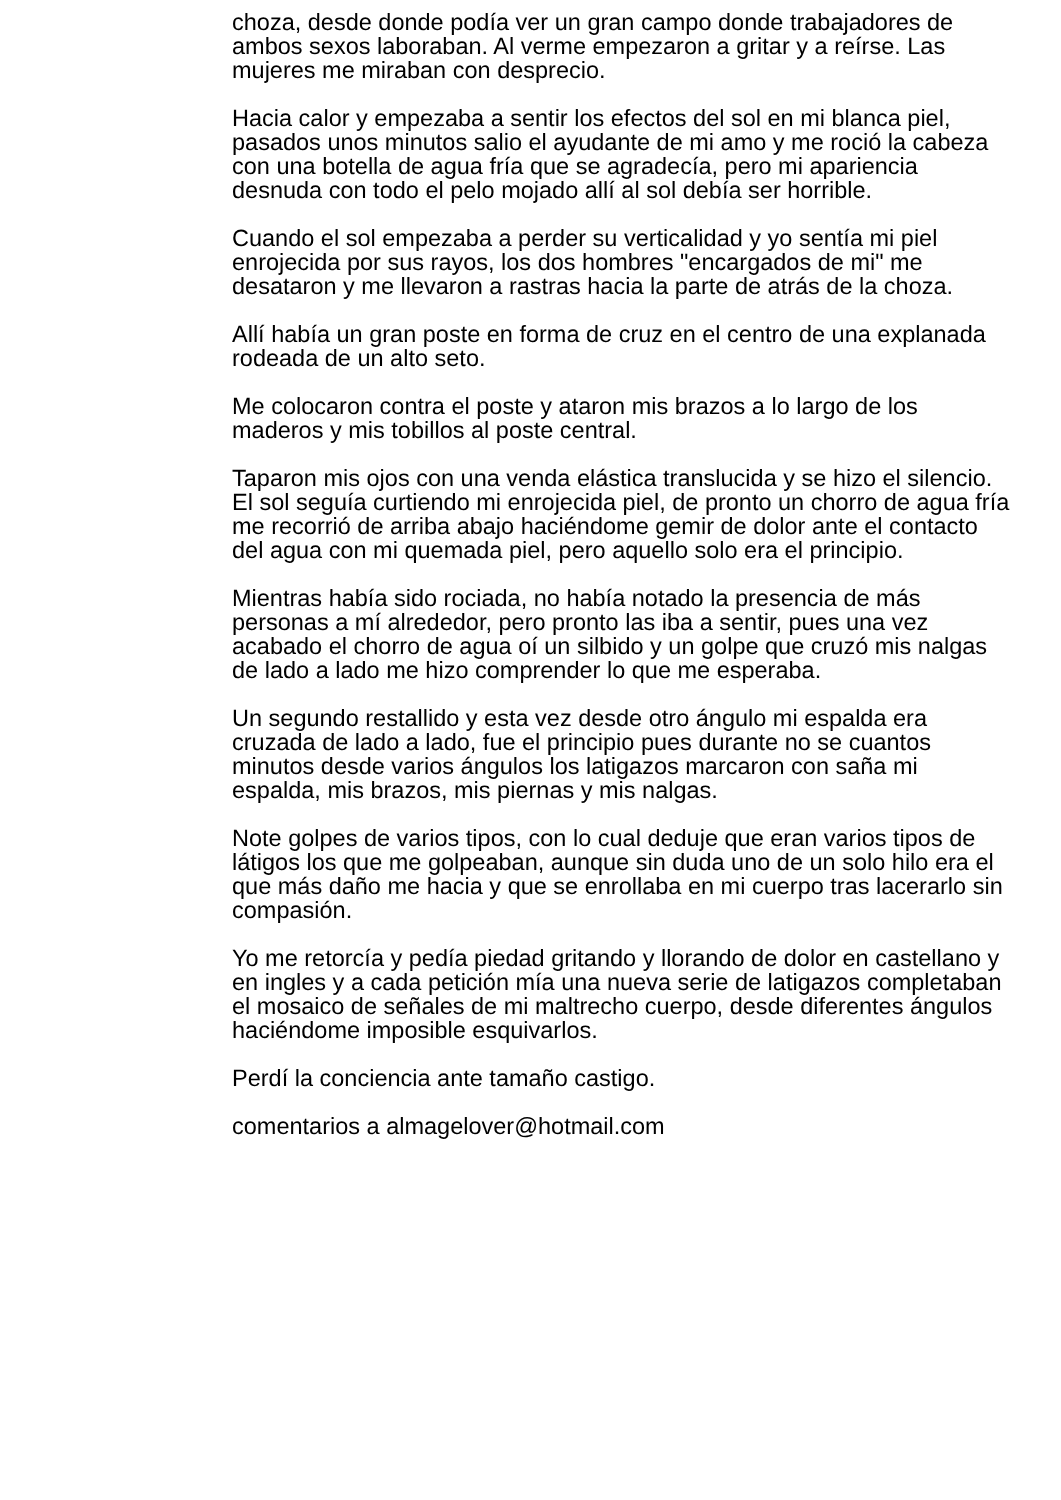choza, desde donde podía ver un gran campo donde trabajadores de ambos sexos laboraban. Al verme empezaron a gritar y a reírse. Las mujeres me miraban con desprecio.
Hacia calor y empezaba a sentir los efectos del sol en mi blanca piel, pasados unos minutos salio el ayudante de mi amo y me roció la cabeza con una botella de agua fría que se agradecía, pero mi apariencia desnuda con todo el pelo mojado allí al sol debía ser horrible.
Cuando el sol empezaba a perder su verticalidad y yo sentía mi piel enrojecida por sus rayos, los dos hombres "encargados de mi" me desataron y me llevaron a rastras hacia la parte de atrás de la choza.
Allí había un gran poste en forma de cruz en el centro de una explanada rodeada de un alto seto.
Me colocaron contra el poste y ataron mis brazos a lo largo de los maderos y mis tobillos al poste central.
Taparon mis ojos con una venda elástica translucida y se hizo el silencio. El sol seguía curtiendo mi enrojecida piel, de pronto un chorro de agua fría me recorrió de arriba abajo haciéndome gemir de dolor ante el contacto del agua con mi quemada piel, pero aquello solo era el principio.
Mientras había sido rociada, no había notado la presencia de más personas a mí alrededor, pero pronto las iba a sentir, pues una vez acabado el chorro de agua oí un silbido y un golpe que cruzó mis nalgas de lado a lado me hizo comprender lo que me esperaba.
Un segundo restallido y esta vez desde otro ángulo mi espalda era cruzada de lado a lado, fue el principio pues durante no se cuantos minutos desde varios ángulos los latigazos marcaron con saña mi espalda, mis brazos, mis piernas y mis nalgas.
Note golpes de varios tipos, con lo cual deduje que eran varios tipos de látigos los que me golpeaban, aunque sin duda uno de un solo hilo era el que más daño me hacia y que se enrollaba en mi cuerpo tras lacerarlo sin compasión.
Yo me retorcía y pedía piedad gritando y llorando de dolor en castellano y en ingles y a cada petición mía una nueva serie de latigazos completaban el mosaico de señales de mi maltrecho cuerpo, desde diferentes ángulos haciéndome imposible esquivarlos.
Perdí la conciencia ante tamaño castigo.
comentarios a almagelover@hotmail.com